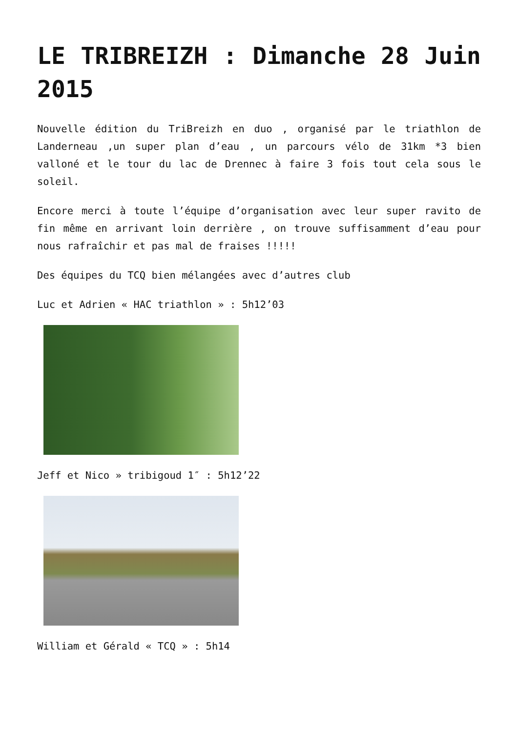LE TRIBREIZH : Dimanche 28 Juin 2015
Nouvelle édition du TriBreizh en duo , organisé par le triathlon de Landerneau ,un super plan d’eau , un parcours vélo de 31km *3 bien valloné et le tour du lac de Drennec à faire 3 fois tout cela sous le soleil.
Encore merci à toute l’équipe d’organisation avec leur super ravito de fin même en arrivant loin derrière , on trouve suffisamment d’eau pour nous rafraîchir et pas mal de fraises !!!!!
Des équipes du TCQ bien mélangées avec d’autres club
Luc et Adrien « HAC triathlon » : 5h12’03
Jeff et Nico » tribigoud 1″ : 5h12’22
William et Gérald « TCQ » : 5h14